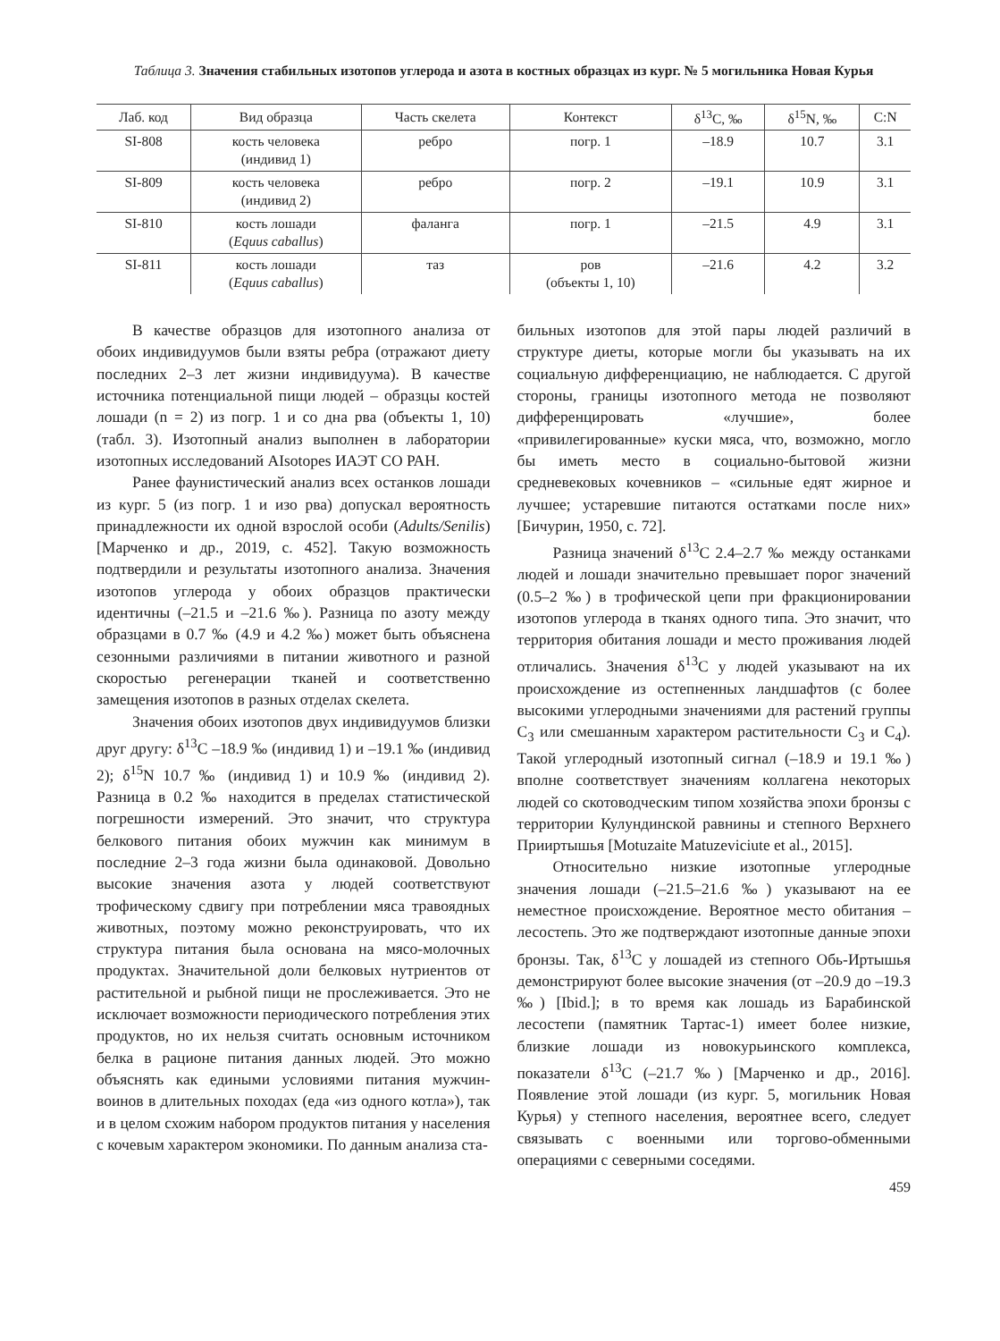Таблица 3. Значения стабильных изотопов углерода и азота в костных образцах из кург. № 5 могильника Новая Курья
| Лаб. код | Вид образца | Часть скелета | Контекст | δ<sup>13</sup>C, ‰ | δ<sup>15</sup>N, ‰ | C:N |
| --- | --- | --- | --- | --- | --- | --- |
| SI-808 | кость человека (индивид 1) | ребро | погр. 1 | –18.9 | 10.7 | 3.1 |
| SI-809 | кость человека (индивид 2) | ребро | погр. 2 | –19.1 | 10.9 | 3.1 |
| SI-810 | кость лошади ( Equus caballus ) | фаланга | погр. 1 | –21.5 | 4.9 | 3.1 |
| SI-811 | кость лошади ( Equus caballus ) | таз | ров (объекты 1, 10) | –21.6 | 4.2 | 3.2 |
В качестве образцов для изотопного анализа от обоих индивидуумов были взяты ребра (отражают диету последних 2–3 лет жизни индивидуума). В качестве источника потенциальной пищи людей – образцы костей лошади (n = 2) из погр. 1 и со дна рва (объекты 1, 10) (табл. 3). Изотопный анализ выполнен в лаборатории изотопных исследований AIsotopes ИАЭТ СО РАН.
Ранее фаунистический анализ всех останков лошади из кург. 5 (из погр. 1 и изо рва) допускал вероятность принадлежности их одной взрослой особи (Adults/Senilis) [Марченко и др., 2019, с. 452]. Такую возможность подтвердили и результаты изотопного анализа. Значения изотопов углерода у обоих образцов практически идентичны (–21.5 и –21.6 ‰). Разница по азоту между образцами в 0.7 ‰ (4.9 и 4.2 ‰) может быть объяснена сезонными различиями в питании животного и разной скоростью регенерации тканей и соответственно замещения изотопов в разных отделах скелета.
Значения обоих изотопов двух индивидуумов близки друг другу: δ<sup>13</sup>C –18.9 ‰ (индивид 1) и –19.1 ‰ (индивид 2); δ<sup>15</sup>N 10.7 ‰ (индивид 1) и 10.9 ‰ (индивид 2). Разница в 0.2 ‰ находится в пределах статистической погрешности измерений. Это значит, что структура белкового питания обоих мужчин как минимум в последние 2–3 года жизни была одинаковой. Довольно высокие значения азота у людей соответствуют трофическому сдвигу при потреблении мяса травоядных животных, поэтому можно реконструировать, что их структура питания была основана на мясо-молочных продуктах. Значительной доли белковых нутриентов от растительной и рыбной пищи не прослеживается. Это не исключает возможности периодического потребления этих продуктов, но их нельзя считать основным источником белка в рационе питания данных людей. Это можно объяснять как едиными условиями питания мужчин-воинов в длительных походах (еда «из одного котла»), так и в целом схожим набором продуктов питания у населения с кочевым характером экономики. По данным анализа ста-
бильных изотопов для этой пары людей различий в структуре диеты, которые могли бы указывать на их социальную дифференциацию, не наблюдается. С другой стороны, границы изотопного метода не позволяют дифференцировать «лучшие», более «привилегированные» куски мяса, что, возможно, могло бы иметь место в социально-бытовой жизни средневековых кочевников – «сильные едят жирное и лучшее; устаревшие питаются остатками после них» [Бичурин, 1950, с. 72].
Разница значений δ<sup>13</sup>C 2.4–2.7 ‰ между останками людей и лошади значительно превышает порог значений (0.5–2 ‰) в трофической цепи при фракционировании изотопов углерода в тканях одного типа. Это значит, что территория обитания лошади и место проживания людей отличались. Значения δ<sup>13</sup>C у людей указывают на их происхождение из остепненных ландшафтов (с более высокими углеродными значениями для растений группы C<sub>3</sub> или смешанным характером растительности C<sub>3</sub> и C<sub>4</sub>). Такой углеродный изотопный сигнал (–18.9 и 19.1 ‰) вполне соответствует значениям коллагена некоторых людей со скотоводческим типом хозяйства эпохи бронзы с территории Кулундинской равнины и степного Верхнего Прииртышья [Motuzaite Matuzeviciute et al., 2015].
Относительно низкие изотопные углеродные значения лошади (–21.5–21.6 ‰) указывают на ее неместное происхождение. Вероятное место обитания – лесостепь. Это же подтверждают изотопные данные эпохи бронзы. Так, δ<sup>13</sup>C у лошадей из степного Обь-Иртышья демонстрируют более высокие значения (от –20.9 до –19.3 ‰) [Ibid.]; в то время как лошадь из Барабинской лесостепи (памятник Тартас-1) имеет более низкие, близкие лошади из новокурьинского комплекса, показатели δ<sup>13</sup>C (–21.7 ‰) [Марченко и др., 2016]. Появление этой лошади (из кург. 5, могильник Новая Курья) у степного населения, вероятнее всего, следует связывать с военными или торгово-обменными операциями с северными соседями.
459